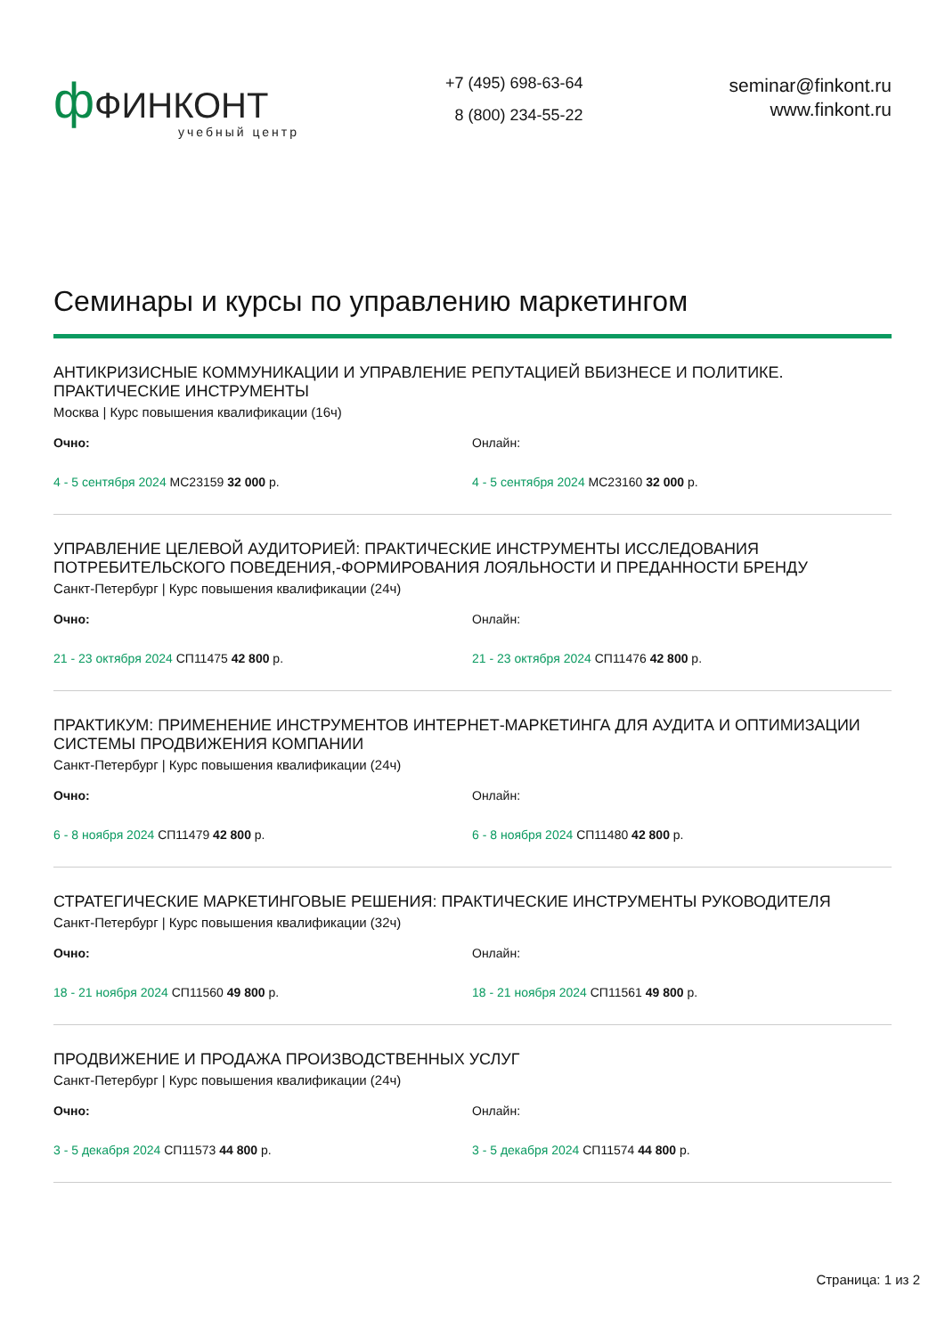ф ФИНКОНТ
учебный центр
+7 (495) 698-63-64
8 (800) 234-55-22
seminar@finkont.ru
www.finkont.ru
Семинары и курсы по управлению маркетингом
АНТИКРИЗИСНЫЕ КОММУНИКАЦИИ И УПРАВЛЕНИЕ РЕПУТАЦИЕЙ ВБИЗНЕСЕ И ПОЛИТИКЕ. ПРАКТИЧЕСКИЕ ИНСТРУМЕНТЫ
Москва | Курс повышения квалификации (16ч)
Очно: Онлайн:
4 - 5 сентября 2024 МС23159 32 000 р. 4 - 5 сентября 2024 МС23160 32 000 р.
УПРАВЛЕНИЕ ЦЕЛЕВОЙ АУДИТОРИЕЙ: ПРАКТИЧЕСКИЕ ИНСТРУМЕНТЫ ИССЛЕДОВАНИЯ ПОТРЕБИТЕЛЬСКОГО ПОВЕДЕНИЯ,-ФОРМИРОВАНИЯ ЛОЯЛЬНОСТИ И ПРЕДАННОСТИ БРЕНДУ
Санкт-Петербург | Курс повышения квалификации (24ч)
Очно: Онлайн:
21 - 23 октября 2024 СП11475 42 800 р. 21 - 23 октября 2024 СП11476 42 800 р.
ПРАКТИКУМ: ПРИМЕНЕНИЕ ИНСТРУМЕНТОВ ИНТЕРНЕТ-МАРКЕТИНГА ДЛЯ АУДИТА И ОПТИМИЗАЦИИ СИСТЕМЫ ПРОДВИЖЕНИЯ КОМПАНИИ
Санкт-Петербург | Курс повышения квалификации (24ч)
Очно: Онлайн:
6 - 8 ноября 2024 СП11479 42 800 р. 6 - 8 ноября 2024 СП11480 42 800 р.
СТРАТЕГИЧЕСКИЕ МАРКЕТИНГОВЫЕ РЕШЕНИЯ: ПРАКТИЧЕСКИЕ ИНСТРУМЕНТЫ РУКОВОДИТЕЛЯ
Санкт-Петербург | Курс повышения квалификации (32ч)
Очно: Онлайн:
18 - 21 ноября 2024 СП11560 49 800 р. 18 - 21 ноября 2024 СП11561 49 800 р.
ПРОДВИЖЕНИЕ И ПРОДАЖА ПРОИЗВОДСТВЕННЫХ УСЛУГ
Санкт-Петербург | Курс повышения квалификации (24ч)
Очно: Онлайн:
3 - 5 декабря 2024 СП11573 44 800 р. 3 - 5 декабря 2024 СП11574 44 800 р.
Страница: 1 из 2